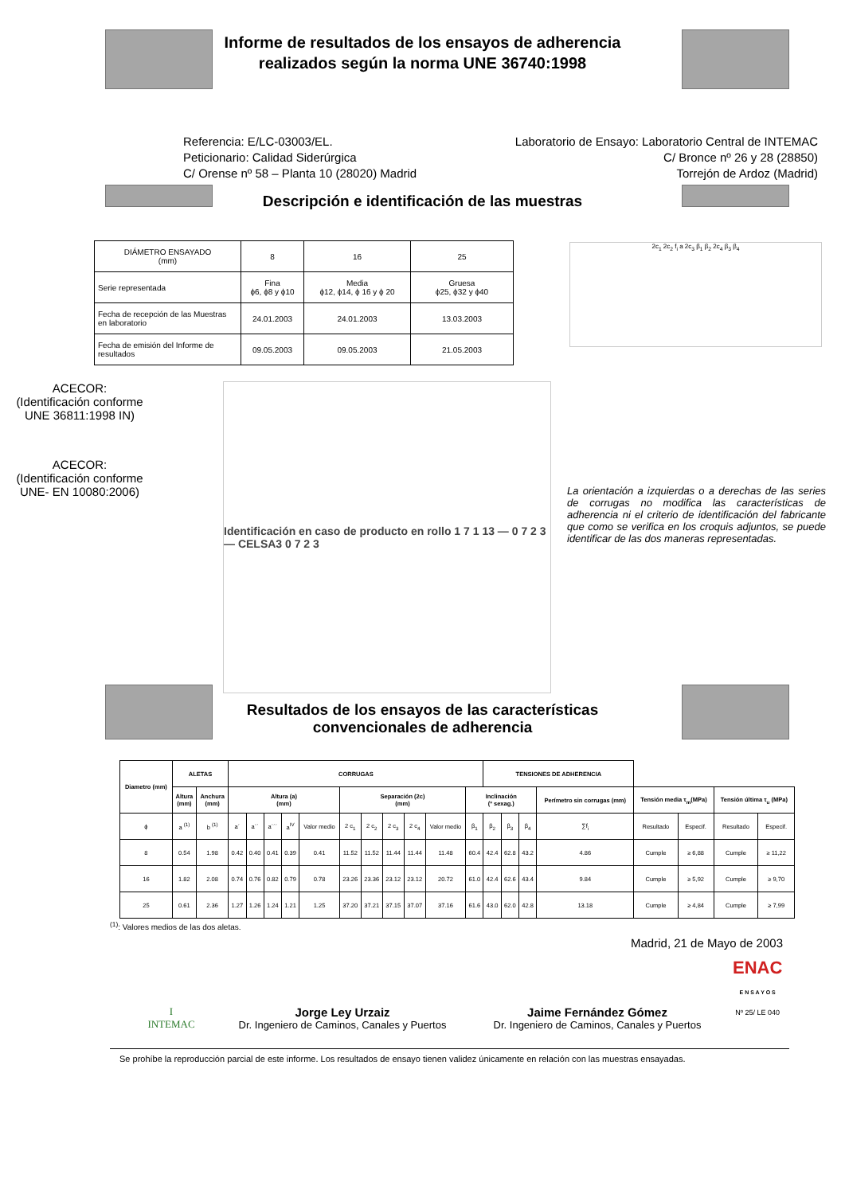Informe de resultados de los ensayos de adherencia
realizados según la norma UNE 36740:1998
Referencia: E/LC-03003/EL.
Peticionario: Calidad Siderúrgica
C/ Orense nº 58 – Planta 10 (28020) Madrid
Laboratorio de Ensayo: Laboratorio Central de INTEMAC
C/ Bronce nº 26 y 28 (28850)
Torrejón de Ardoz (Madrid)
Descripción e identificación de las muestras
| DIÁMETRO ENSAYADO (mm) | 8 | 16 | 25 |
| Serie representada | Fina ϕ6, ϕ8 y ϕ10 | Media ϕ12, ϕ14, ϕ 16 y ϕ 20 | Gruesa ϕ25, ϕ32 y ϕ40 |
| Fecha de recepción de las Muestras en laboratorio | 24.01.2003 | 24.01.2003 | 13.03.2003 |
| Fecha de emisión del Informe de resultados | 09.05.2003 | 09.05.2003 | 21.05.2003 |
2c<sub>1</sub> 2c<sub>2</sub> f<sub>i</sub> a 2c<sub>3</sub> β<sub>1</sub> β<sub>2</sub> 2c<sub>4</sub> β<sub>3</sub> β<sub>4</sub>
ACECOR:
(Identificación conforme
UNE 36811:1998 IN)
ACECOR:
(Identificación conforme
UNE- EN 10080:2006)
Identificación en caso de producto en rollo 1 7 1 13 — 0 7 2 3 — CELSA3 0 7 2 3
La orientación a izquierdas o a derechas de las series de corrugas no modifica las características de adherencia ni el criterio de identificación del fabricante que como se verifica en los croquis adjuntos, se puede identificar de las dos maneras representadas.
Resultados de los ensayos de las características
convencionales de adherencia
| Diametro (mm) | ALETAS | | CORRUGAS | | | | | | | | | | | TENSIONES DE ADHERENCIA | | | | | | | |
| --- | --- | --- | --- | --- | --- | --- | --- | --- | --- | --- | --- | --- | --- | --- | --- | --- | --- | --- | --- | --- | --- |
| | Altura (mm) | Anchura (mm) | Altura (a) (mm) | | | | | Separación (2c) (mm) | | | | | Inclinación (º sexag.) | | | | Perímetro sin corrugas (mm) | Tensión media τ<sub>m</sub>(MPa) | | Tensión última τ<sub>u</sub> (MPa) | |
| ϕ | a <sup>(1)</sup> | b <sup>(1)</sup> | a´ | a´´ | a´´´ | a<sup>IV</sup> | Valor medio | 2 c<sub>1</sub> | 2 c<sub>2</sub> | 2 c<sub>3</sub> | 2 c<sub>4</sub> | Valor medio | β<sub>1</sub> | β<sub>2</sub> | β<sub>3</sub> | β<sub>4</sub> | ∑f<sub>i</sub> | Resultado | Especif. | Resultado | Especif. |
| 8 | 0.54 | 1.98 | 0.42 | 0.40 | 0.41 | 0.39 | 0.41 | 11.52 | 11.52 | 11.44 | 11.44 | 11.48 | 60.4 | 42.4 | 62.8 | 43.2 | 4.86 | Cumple | ≥ 6,88 | Cumple | ≥ 11,22 |
| 16 | 1.82 | 2.08 | 0.74 | 0.76 | 0.82 | 0.79 | 0.78 | 23.26 | 23.36 | 23.12 | 23.12 | 20.72 | 61.0 | 42.4 | 62.6 | 43.4 | 9.84 | Cumple | ≥ 5,92 | Cumple | ≥ 9,70 |
| 25 | 0.61 | 2.36 | 1.27 | 1.26 | 1.24 | 1.21 | 1.25 | 37.20 | 37.21 | 37.15 | 37.07 | 37.16 | 61.6 | 43.0 | 62.0 | 42.8 | 13.18 | Cumple | ≥ 4,84 | Cumple | ≥ 7,99 |
<sup>(1)</sup>: Valores medios de las dos aletas.
Madrid, 21 de Mayo de 2003
I
INTEMAC
Jorge Ley Urzaiz
Dr. Ingeniero de Caminos, Canales y Puertos
Jaime Fernández Gómez
Dr. Ingeniero de Caminos, Canales y Puertos
ENAC
E N S A Y O S
Nº 25/ LE 040
Se prohíbe la reproducción parcial de este informe. Los resultados de ensayo tienen validez únicamente en relación con las muestras ensayadas.